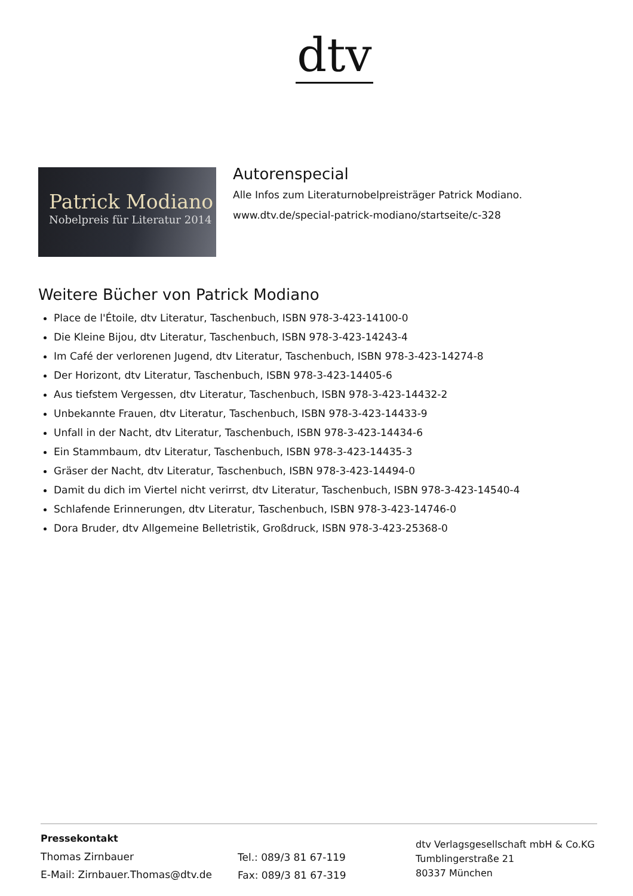dtv
Patrick Modiano
Nobelpreis für Literatur 2014
Autorenspecial
Alle Infos zum Literaturnobelpreisträger Patrick Modiano.
www.dtv.de/special-patrick-modiano/startseite/c-328
Weitere Bücher von Patrick Modiano
Place de l'Étoile, dtv Literatur, Taschenbuch, ISBN 978-3-423-14100-0
Die Kleine Bijou, dtv Literatur, Taschenbuch, ISBN 978-3-423-14243-4
Im Café der verlorenen Jugend, dtv Literatur, Taschenbuch, ISBN 978-3-423-14274-8
Der Horizont, dtv Literatur, Taschenbuch, ISBN 978-3-423-14405-6
Aus tiefstem Vergessen, dtv Literatur, Taschenbuch, ISBN 978-3-423-14432-2
Unbekannte Frauen, dtv Literatur, Taschenbuch, ISBN 978-3-423-14433-9
Unfall in der Nacht, dtv Literatur, Taschenbuch, ISBN 978-3-423-14434-6
Ein Stammbaum, dtv Literatur, Taschenbuch, ISBN 978-3-423-14435-3
Gräser der Nacht, dtv Literatur, Taschenbuch, ISBN 978-3-423-14494-0
Damit du dich im Viertel nicht verirrst, dtv Literatur, Taschenbuch, ISBN 978-3-423-14540-4
Schlafende Erinnerungen, dtv Literatur, Taschenbuch, ISBN 978-3-423-14746-0
Dora Bruder, dtv Allgemeine Belletristik, Großdruck, ISBN 978-3-423-25368-0
Pressekontakt
Thomas Zirnbauer
E-Mail: Zirnbauer.Thomas@dtv.de
Tel.: 089/3 81 67-119
Fax: 089/3 81 67-319
dtv Verlagsgesellschaft mbH & Co.KG
Tumblingerstraße 21
80337 München